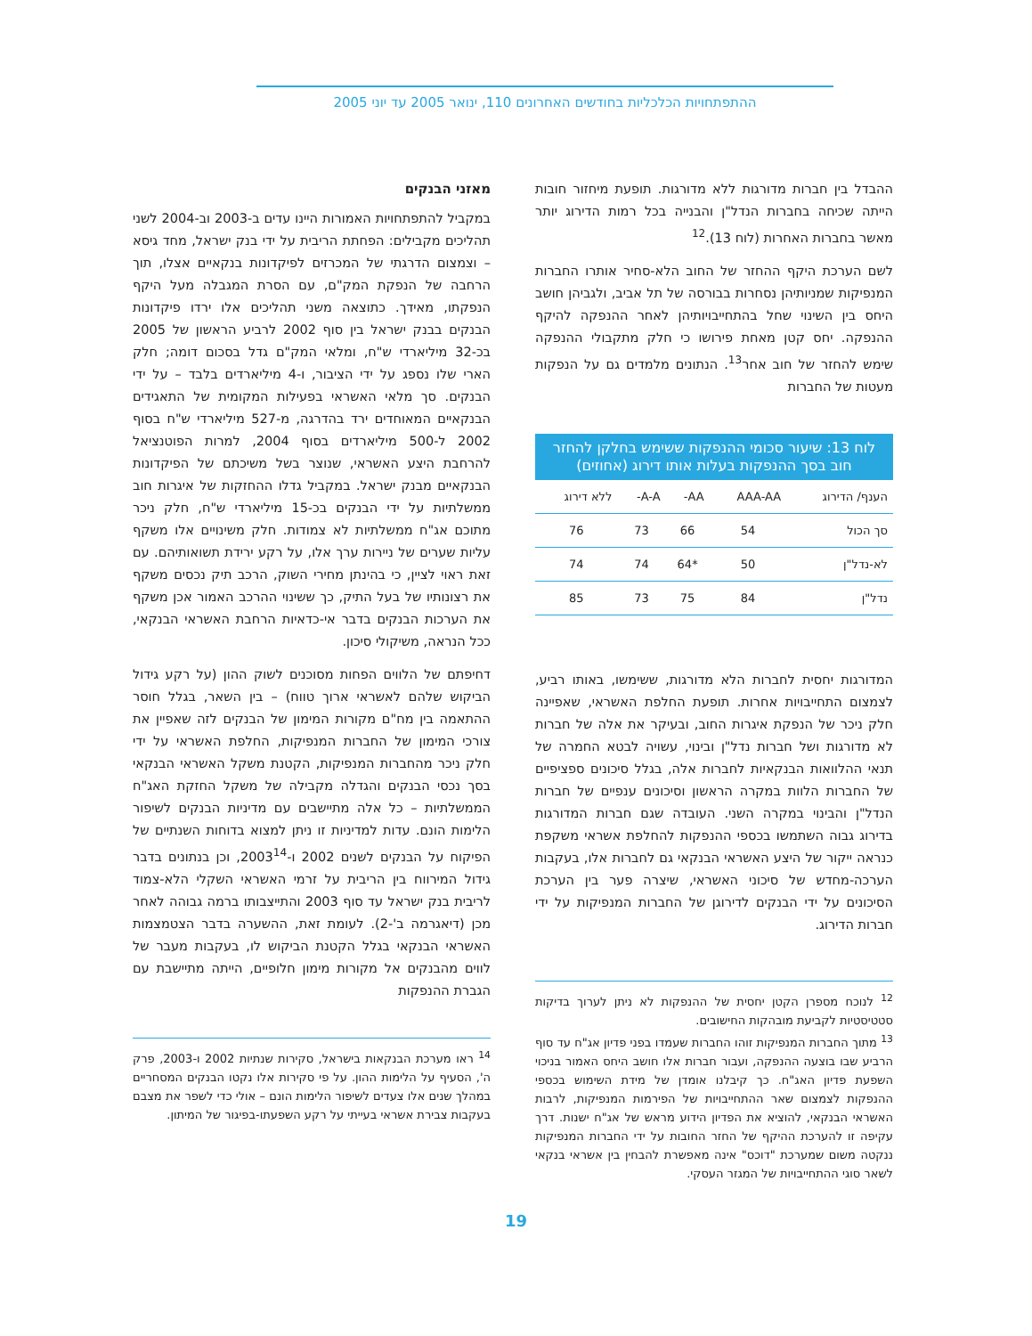ההתפתחויות הכלכליות בחודשים האחרונים 110, ינואר 2005 עד יוני 2005
ההבדל בין חברות מדורגות ללא מדורגות. תופעת מיחזור חובות הייתה שכיחה בחברות הנדל"ן והבנייה בכל רמות הדירוג יותר מאשר בחברות האחרות (לוח 13).<sup>12</sup>
לשם הערכת היקף ההחזר של החוב הלא-סחיר אותרו החברות המנפיקות שמניותיהן נסחרות בבורסה של תל אביב, ולגביהן חושב היחס בין השינוי שחל בהתחייבויותיהן לאחר ההנפקה להיקף ההנפקה. יחס קטן מאחת פירושו כי חלק מתקבולי ההנפקה שימש להחזר של חוב אחר<sup>13</sup>. הנתונים מלמדים גם על הנפקות מעטות של החברות
לוח 13: שיעור סכומי ההנפקות ששימש בחלקן להחזר חוב בסך ההנפקות בעלות אותו דירוג (אחוזים)
| הענף/ הדירוג | AAA-AA | AA- | A-A- | ללא דירוג |
| --- | --- | --- | --- | --- |
| סך הכול | 54 | 66 | 73 | 76 |
| לא-נדל"ן | 50 | *64 | 74 | 74 |
| נדל"ן | 84 | 75 | 73 | 85 |
המדורגות יחסית לחברות הלא מדורגות, ששימשו, באותו רביע, לצמצום התחייבויות אחרות. תופעת החלפת האשראי, שאפיינה חלק ניכר של הנפקת איגרות החוב, ובעיקר את אלה של חברות לא מדורגות ושל חברות נדל"ן ובינוי, עשויה לבטא החמרה של תנאי ההלוואות הבנקאיות לחברות אלה, בגלל סיכונים ספציפיים של החברות הלוות במקרה הראשון וסיכונים ענפיים של חברות הנדל"ן והבינוי במקרה השני. העובדה שגם חברות המדורגות בדירוג גבוה השתמשו בכספי ההנפקות להחלפת אשראי משקפת כנראה ייקור של היצע האשראי הבנקאי גם לחברות אלו, בעקבות הערכה-מחדש של סיכוני האשראי, שיצרה פער בין הערכת הסיכונים על ידי הבנקים לדירוגן של החברות המנפיקות על ידי חברות הדירוג.
<sup>12</sup> לנוכח מספרן הקטן יחסית של ההנפקות לא ניתן לערוך בדיקות סטטיסטיות לקביעת מובהקות החישובים.
<sup>13</sup> מתוך החברות המנפיקות זוהו החברות שעמדו בפני פדיון אג"ח עד סוף הרביע שבו בוצעה ההנפקה, ועבור חברות אלו חושב היחס האמור בניכוי השפעת פדיון האג"ח. כך קיבלנו אומדן של מידת השימוש בכספי ההנפקות לצמצום שאר ההתחייבויות של הפירמות המנפיקות, לרבות האשראי הבנקאי, להוציא את הפדיון הידוע מראש של אג"ח ישנות. דרך עקיפה זו להערכת ההיקף של החזר החובות על ידי החברות המנפיקות ננקטה משום שמערכת "דוכס" אינה מאפשרת להבחין בין אשראי בנקאי לשאר סוגי ההתחייבויות של המגזר העסקי.
מאזני הבנקים
במקביל להתפתחויות האמורות היינו עדים ב-2003 וב-2004 לשני תהליכים מקבילים: הפחתת הריבית על ידי בנק ישראל, מחד גיסא – וצמצום הדרגתי של המכרזים לפיקדונות בנקאיים אצלו, תוך הרחבה של הנפקת המק"ם, עם הסרת המגבלה מעל היקף הנפקתו, מאידך. כתוצאה משני תהליכים אלו ירדו פיקדונות הבנקים בבנק ישראל בין סוף 2002 לרביע הראשון של 2005 בכ-32 מיליארדי ש"ח, ומלאי המק"ם גדל בסכום דומה; חלק הארי שלו נספג על ידי הציבור, ו-4 מיליארדים בלבד – על ידי הבנקים. סך מלאי האשראי בפעילות המקומית של התאגידים הבנקאיים המאוחדים ירד בהדרגה, מ-527 מיליארדי ש"ח בסוף 2002 ל-500 מיליארדים בסוף 2004, למרות הפוטנציאל להרחבת היצע האשראי, שנוצר בשל משיכתם של הפיקדונות הבנקאיים מבנק ישראל. במקביל גדלו ההחזקות של איגרות חוב ממשלתיות על ידי הבנקים בכ-15 מיליארדי ש"ח, חלק ניכר מתוכם אג"ח ממשלתיות לא צמודות. חלק משינויים אלו משקף עליות שערים של ניירות ערך אלו, על רקע ירידת תשואותיהם. עם זאת ראוי לציין, כי בהינתן מחירי השוק, הרכב תיק נכסים משקף את רצונותיו של בעל התיק, כך ששינוי ההרכב האמור אכן משקף את הערכות הבנקים בדבר אי-כדאיות הרחבת האשראי הבנקאי, ככל הנראה, משיקולי סיכון.
דחיפתם של הלווים הפחות מסוכנים לשוק ההון (על רקע גידול הביקוש שלהם לאשראי ארוך טווח) – בין השאר, בגלל חוסר ההתאמה בין מח"ם מקורות המימון של הבנקים לזה שאפיין את צורכי המימון של החברות המנפיקות, החלפת האשראי על ידי חלק ניכר מהחברות המנפיקות, הקטנת משקל האשראי הבנקאי בסך נכסי הבנקים והגדלה מקבילה של משקל החזקת האג"ח הממשלתיות – כל אלה מתיישבים עם מדיניות הבנקים לשיפור הלימות הונם. עדות למדיניות זו ניתן למצוא בדוחות השנתיים של הפיקוח על הבנקים לשנים 2002 ו-2003<sup>14</sup>, וכן בנתונים בדבר גידול המירווח בין הריבית על זרמי האשראי השקלי הלא-צמוד לריבית בנק ישראל עד סוף 2003 והתייצבותו ברמה גבוהה לאחר מכן (דיאגרמה ב'-2). לעומת זאת, ההשערה בדבר הצטמצמות האשראי הבנקאי בגלל הקטנת הביקוש לו, בעקבות מעבר של לווים מהבנקים אל מקורות מימון חלופיים, הייתה מתיישבת עם הגברת ההנפקות
<sup>14</sup> ראו מערכת הבנקאות בישראל, סקירות שנתיות 2002 ו-2003, פרק ה', הסעיף על הלימות ההון. על פי סקירות אלו נקטו הבנקים המסחריים במהלך שנים אלו צעדים לשיפור הלימות הונם – אולי כדי לשפר את מצבם בעקבות צבירת אשראי בעייתי על רקע השפעתו-בפיגור של המיתון.
19